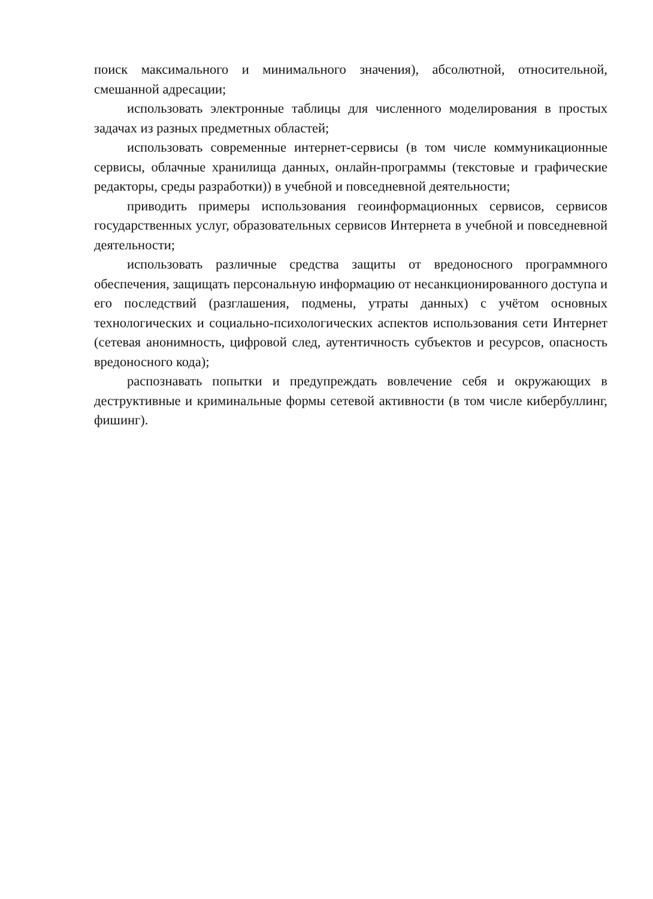поиск максимального и минимального значения), абсолютной, относительной, смешанной адресации;
использовать электронные таблицы для численного моделирования в простых задачах из разных предметных областей;
использовать современные интернет-сервисы (в том числе коммуникационные сервисы, облачные хранилища данных, онлайн-программы (текстовые и графические редакторы, среды разработки)) в учебной и повседневной деятельности;
приводить примеры использования геоинформационных сервисов, сервисов государственных услуг, образовательных сервисов Интернета в учебной и повседневной деятельности;
использовать различные средства защиты от вредоносного программного обеспечения, защищать персональную информацию от несанкционированного доступа и его последствий (разглашения, подмены, утраты данных) с учётом основных технологических и социально-психологических аспектов использования сети Интернет (сетевая анонимность, цифровой след, аутентичность субъектов и ресурсов, опасность вредоносного кода);
распознавать попытки и предупреждать вовлечение себя и окружающих в деструктивные и криминальные формы сетевой активности (в том числе кибербуллинг, фишинг).